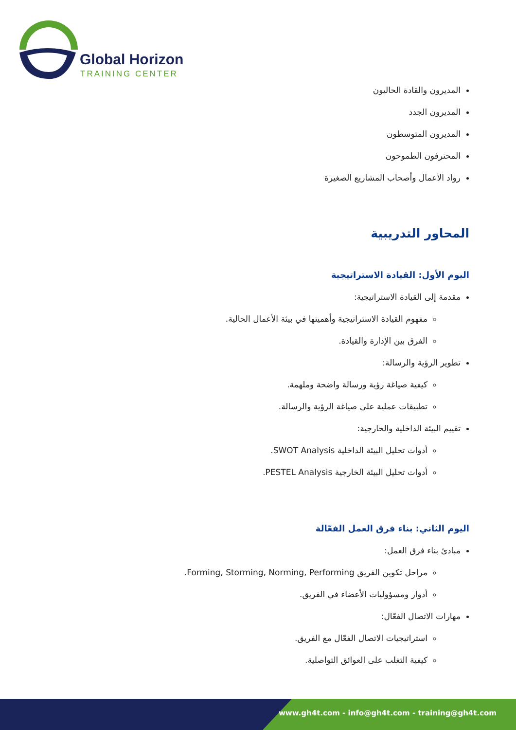Global Horizon
TRAINING CENTER
المديرون والقادة الحاليون
المديرون الجدد
المديرون المتوسطون
المحترفون الطموحون
رواد الأعمال وأصحاب المشاريع الصغيرة
المحاور التدريبية
اليوم الأول: القيادة الاستراتيجية
مقدمة إلى القيادة الاستراتيجية:
مفهوم القيادة الاستراتيجية وأهميتها في بيئة الأعمال الحالية.
الفرق بين الإدارة والقيادة.
تطوير الرؤية والرسالة:
كيفية صياغة رؤية ورسالة واضحة وملهمة.
تطبيقات عملية على صياغة الرؤية والرسالة.
تقييم البيئة الداخلية والخارجية:
أدوات تحليل البيئة الداخلية SWOT Analysis.
أدوات تحليل البيئة الخارجية PESTEL Analysis.
اليوم الثاني: بناء فرق العمل الفعّالة
مبادئ بناء فرق العمل:
مراحل تكوين الفريق Forming, Storming, Norming, Performing.
أدوار ومسؤوليات الأعضاء في الفريق.
مهارات الاتصال الفعّال:
استراتيجيات الاتصال الفعّال مع الفريق.
كيفية التغلب على العوائق التواصلية.
www.gh4t.com - info@gh4t.com - training@gh4t.com